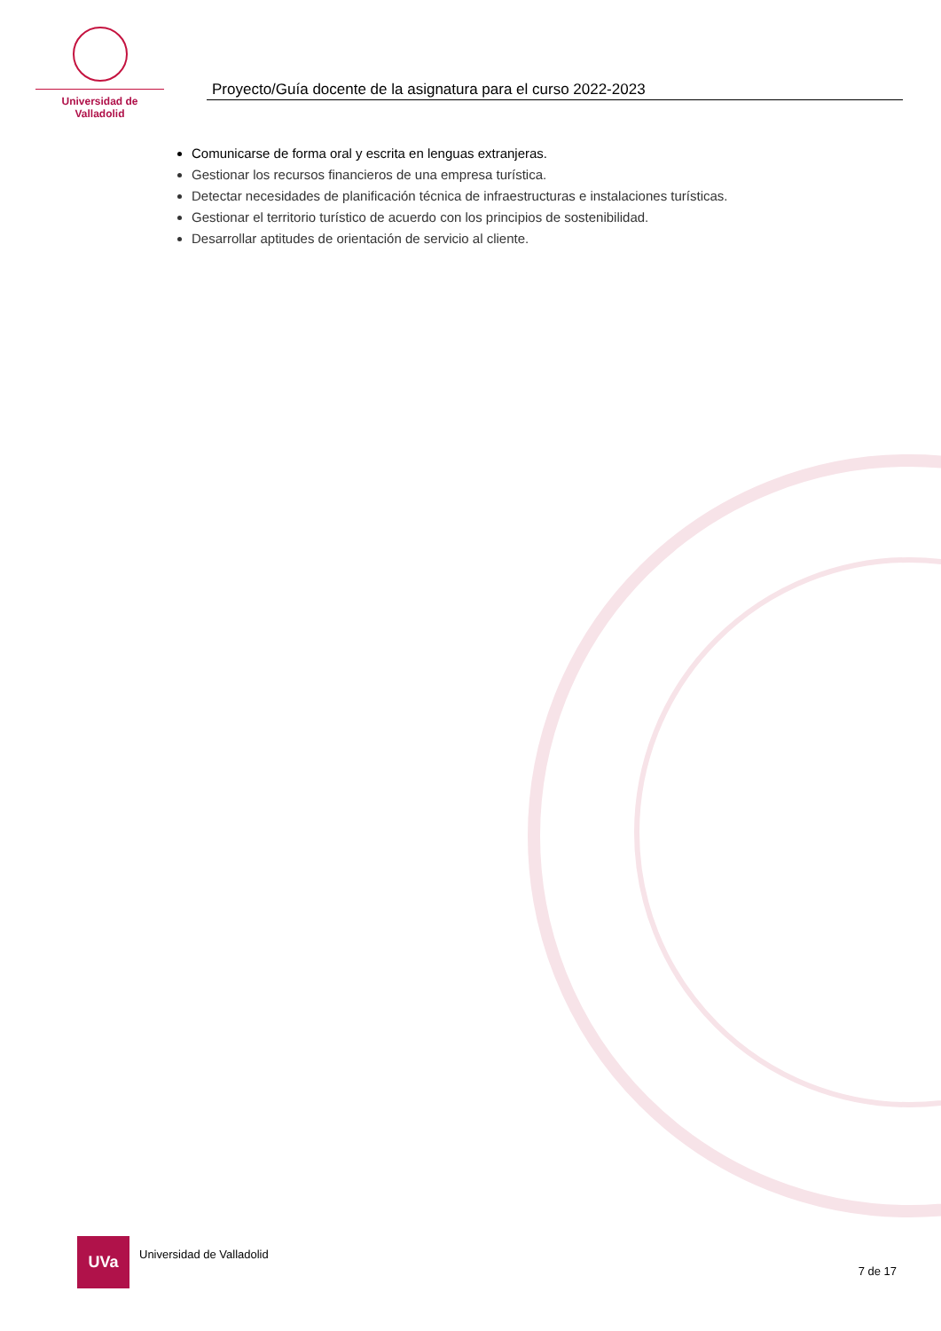Universidad de Valladolid
Proyecto/Guía docente de la asignatura para el curso 2022-2023
Comunicarse de forma oral y escrita en lenguas extranjeras.
Gestionar los recursos financieros de una empresa turística.
Detectar necesidades de planificación técnica de infraestructuras e instalaciones turísticas.
Gestionar el territorio turístico de acuerdo con los principios de sostenibilidad.
Desarrollar aptitudes de orientación de servicio al cliente.
UVa
Universidad de Valladolid 7 de 17